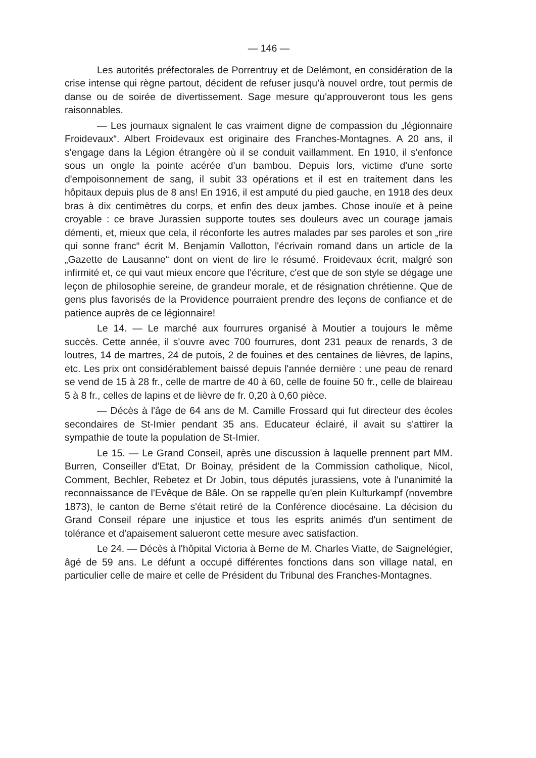— 146 —
Les autorités préfectorales de Porrentruy et de Delémont, en considération de la crise intense qui règne partout, décident de refuser jusqu'à nouvel ordre, tout permis de danse ou de soirée de divertissement. Sage mesure qu'approuveront tous les gens raisonnables.
— Les journaux signalent le cas vraiment digne de compassion du „légionnaire Froidevaux“. Albert Froidevaux est originaire des Franches-Montagnes. A 20 ans, il s'engage dans la Légion étrangère où il se conduit vaillamment. En 1910, il s'enfonce sous un ongle la pointe acérée d'un bambou. Depuis lors, victime d'une sorte d'empoisonnement de sang, il subit 33 opérations et il est en traitement dans les hôpitaux depuis plus de 8 ans! En 1916, il est amputé du pied gauche, en 1918 des deux bras à dix centimètres du corps, et enfin des deux jambes. Chose inouïe et à peine croyable : ce brave Jurassien supporte toutes ses douleurs avec un courage jamais démenti, et, mieux que cela, il réconforte les autres malades par ses paroles et son „rire qui sonne franc“ écrit M. Benjamin Vallotton, l'écrivain romand dans un article de la „Gazette de Lausanne“ dont on vient de lire le résumé. Froidevaux écrit, malgré son infirmité et, ce qui vaut mieux encore que l'écriture, c'est que de son style se dégage une leçon de philosophie sereine, de grandeur morale, et de résignation chrétienne. Que de gens plus favorisés de la Providence pourraient prendre des leçons de confiance et de patience auprès de ce légionnaire!
Le 14. — Le marché aux fourrures organisé à Moutier a toujours le même succès. Cette année, il s'ouvre avec 700 fourrures, dont 231 peaux de renards, 3 de loutres, 14 de martres, 24 de putois, 2 de fouines et des centaines de lièvres, de lapins, etc. Les prix ont considérablement baissé depuis l'année dernière : une peau de renard se vend de 15 à 28 fr., celle de martre de 40 à 60, celle de fouine 50 fr., celle de blaireau 5 à 8 fr., celles de lapins et de lièvre de fr. 0,20 à 0,60 pièce.
— Décès à l'âge de 64 ans de M. Camille Frossard qui fut directeur des écoles secondaires de St-Imier pendant 35 ans. Educateur éclairé, il avait su s'attirer la sympathie de toute la population de St-Imier.
Le 15. — Le Grand Conseil, après une discussion à laquelle prennent part MM. Burren, Conseiller d'Etat, Dr Boinay, président de la Commission catholique, Nicol, Comment, Bechler, Rebetez et Dr Jobin, tous députés jurassiens, vote à l'unanimité la reconnaissance de l'Evêque de Bâle. On se rappelle qu'en plein Kulturkampf (novembre 1873), le canton de Berne s'était retiré de la Conférence diocésaine. La décision du Grand Conseil répare une injustice et tous les esprits animés d'un sentiment de tolérance et d'apaisement salueront cette mesure avec satisfaction.
Le 24. — Décès à l'hôpital Victoria à Berne de M. Charles Viatte, de Saignelégier, âgé de 59 ans. Le défunt a occupé différentes fonctions dans son village natal, en particulier celle de maire et celle de Président du Tribunal des Franches-Montagnes.